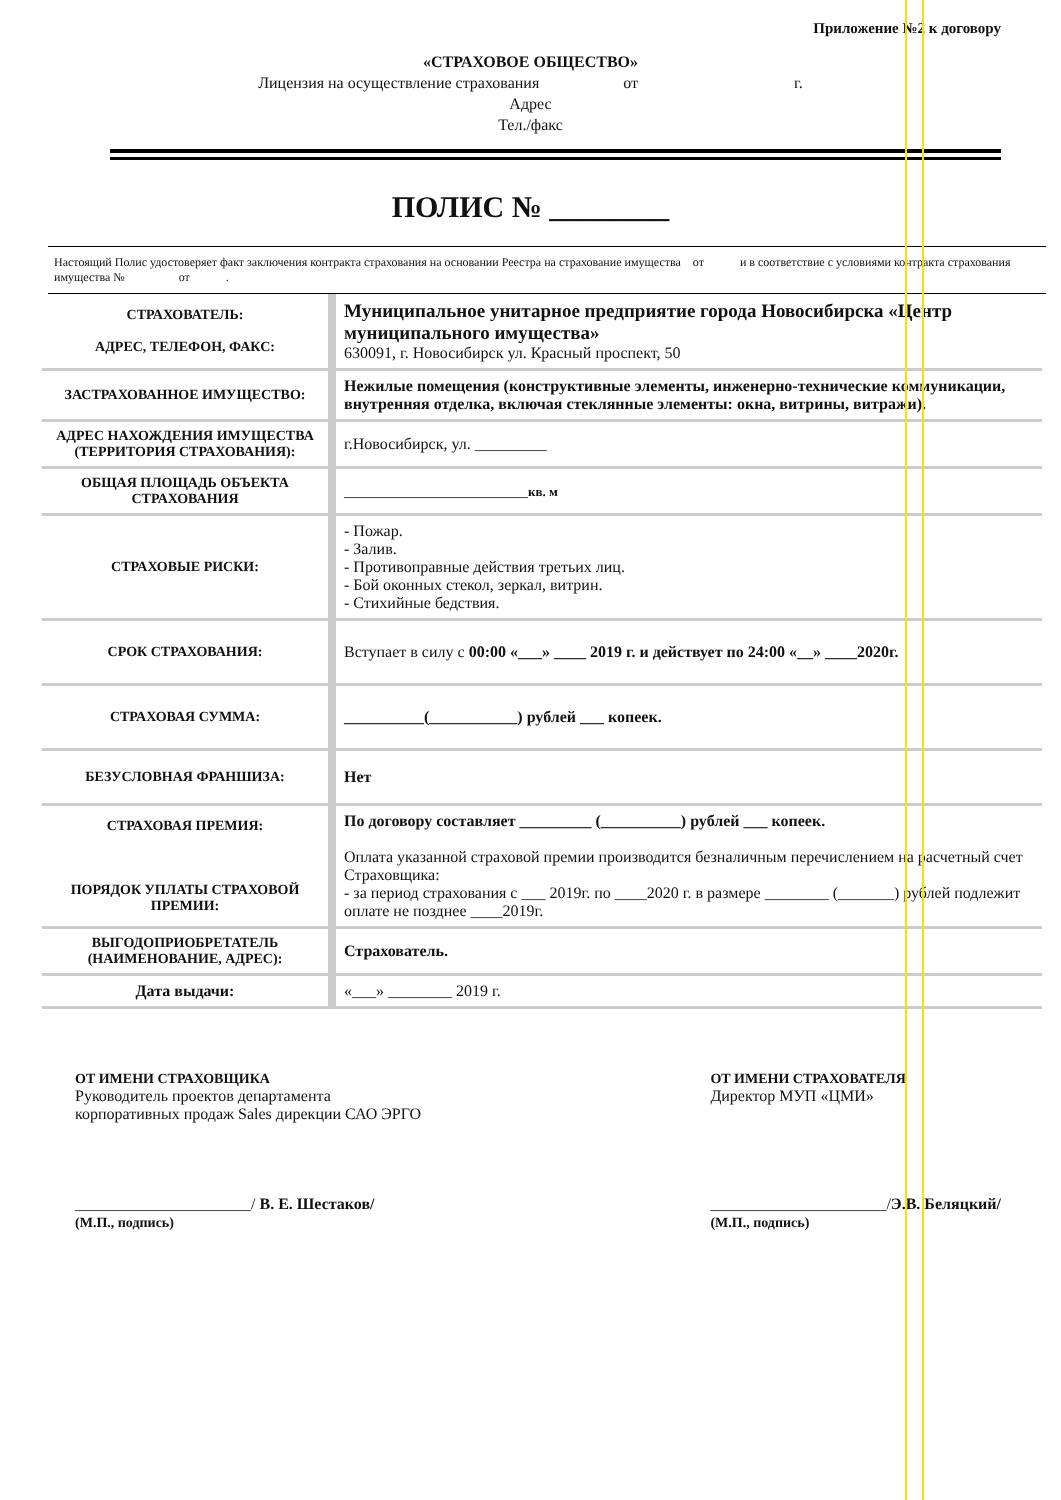Приложение №2 к договору
«СТРАХОВОЕ ОБЩЕСТВО»
Лицензия на осуществление страхования от г.
Адрес
Тел./факс
ПОЛИС № ________
Настоящий Полис удостоверяет факт заключения контракта страхования на основании Реестра на страхование имущества от и в соответствие с условиями контракта страхования имущества № от .
| СТРАХОВАТЕЛЬ: АДРЕС, ТЕЛЕФОН, ФАКС: | Муниципальное унитарное предприятие города Новосибирска «Центр муниципального имущества» 630091, г. Новосибирск ул. Красный проспект, 50 |
| ЗАСТРАХОВАННОЕ ИМУЩЕСТВО: | Нежилые помещения (конструктивные элементы, инженерно-технические коммуникации, внутренняя отделка, включая стеклянные элементы: окна, витрины, витражи). |
| АДРЕС НАХОЖДЕНИЯ ИМУЩЕСТВА (ТЕРРИТОРИЯ СТРАХОВАНИЯ): | г.Новосибирск, ул. _________ |
| ОБЩАЯ ПЛОЩАДЬ ОБЪЕКТА СТРАХОВАНИЯ | _______________________ кв. м |
| СТРАХОВЫЕ РИСКИ: | - Пожар. - Залив. - Противоправные действия третьих лиц. - Бой оконных стекол, зеркал, витрин. - Стихийные бедствия. |
| СРОК СТРАХОВАНИЯ: | Вступает в силу с 00:00 «___» ____ 2019 г. и действует по 24:00 «__» ____2020г. |
| СТРАХОВАЯ СУММА: | __________(___________) рублей ___ копеек. |
| БЕЗУСЛОВНАЯ ФРАНШИЗА: | Нет |
| СТРАХОВАЯ ПРЕМИЯ: ПОРЯДОК УПЛАТЫ СТРАХОВОЙ ПРЕМИИ: | По договору составляет _________ (__________) рублей ___ копеек. Оплата указанной страховой премии производится безналичным перечислением на расчетный счет Страховщика: - за период страхования с ___ 2019г. по ____2020 г. в размере ________ (_______) рублей подлежит оплате не позднее ____2019г. |
| ВЫГОДОПРИОБРЕТАТЕЛЬ (НАИМЕНОВАНИЕ, АДРЕС): | Страхователь. |
| Дата выдачи: | «___» ________ 2019 г. |
ОТ ИМЕНИ СТРАХОВЩИКА
Руководитель проектов департамента
корпоративных продаж Sales дирекции САО ЭРГО
______________________/ В. Е. Шестаков/
(М.П., подпись)
ОТ ИМЕНИ СТРАХОВАТЕЛЯ
Директор МУП «ЦМИ»
______________________/Э.В. Беляцкий/
(М.П., подпись)